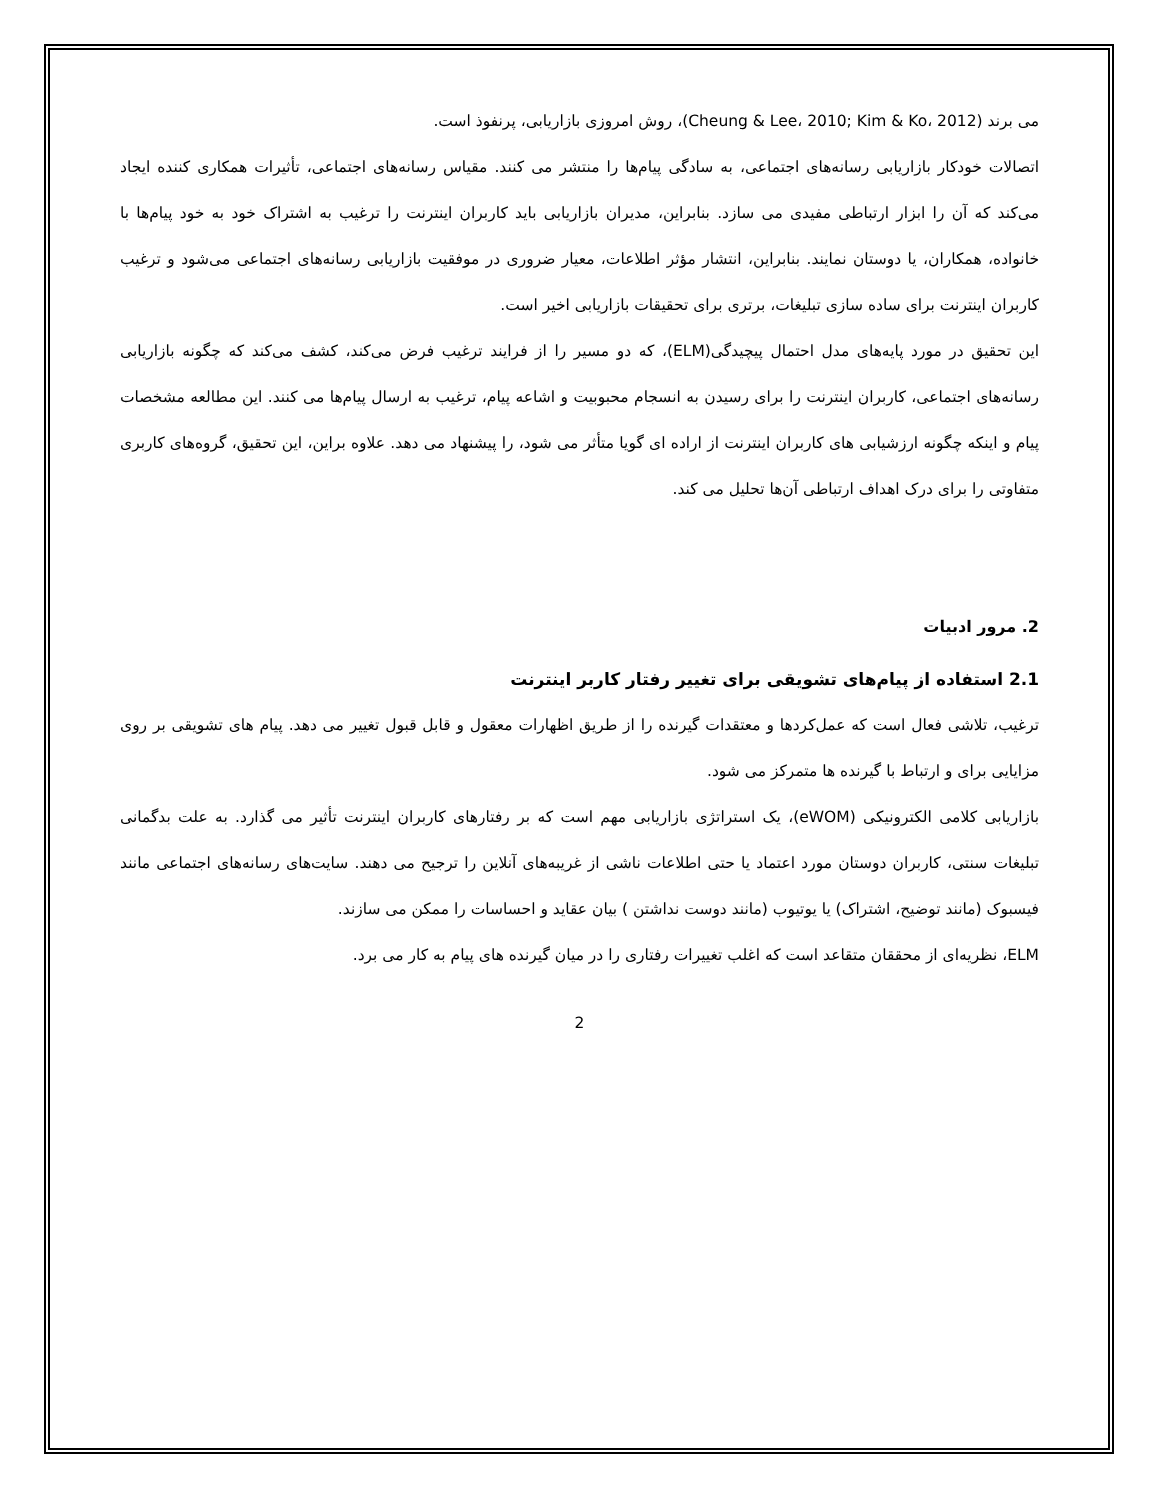می برند (Cheung & Lee، 2010; Kim & Ko، 2012)، روش امروزی بازاریابی، پرنفوذ است.
اتصالات خودکار بازاریابی رسانه‌های اجتماعی، به سادگی پیام‌ها را منتشر می کنند. مقیاس رسانه‌های اجتماعی، تأثیرات همکاری کننده ایجاد می‌کند که آن را ابزار ارتباطی مفیدی می سازد. بنابراین، مدیران بازاریابی باید کاربران اینترنت را ترغیب به اشتراک خود به خود پیام‌ها با خانواده، همکاران، یا دوستان نمایند. بنابراین، انتشار مؤثر اطلاعات، معیار ضروری در موفقیت بازاریابی رسانه‌های اجتماعی می‌شود و ترغیب کاربران اینترنت برای ساده سازی تبلیغات، برتری برای تحقیقات بازاریابی اخیر است.
این تحقیق در مورد پایه‌های مدل احتمال پیچیدگی(ELM)، که دو مسیر را از فرایند ترغیب فرض می‌کند، کشف می‌کند که چگونه بازاریابی رسانه‌های اجتماعی، کاربران اینترنت را برای رسیدن به انسجام محبوبیت و اشاعه پیام، ترغیب به ارسال پیام‌ها می کنند. این مطالعه مشخصات پیام و اینکه چگونه ارزشیابی های کاربران اینترنت از اراده ای گویا متأثر می شود، را پیشنهاد می دهد. علاوه براین، این تحقیق، گروه‌های کاربری متفاوتی را برای درک اهداف ارتباطی آن‌ها تحلیل می کند.
2. مرور ادبیات
2.1 استفاده از پیام‌های تشویقی برای تغییر رفتار کاربر اینترنت
ترغیب، تلاشی فعال است که عمل‌کردها و معتقدات گیرنده را از طریق اظهارات معقول و قابل قبول تغییر می دهد. پیام های تشویقی بر روی مزایایی برای و ارتباط با گیرنده ها متمرکز می شود.
بازاریابی کلامی الکترونیکی (eWOM)، یک استراتژی بازاریابی مهم است که بر رفتارهای کاربران اینترنت تأثیر می گذارد. به علت بدگمانی تبلیغات سنتی، کاربران دوستان مورد اعتماد یا حتی اطلاعات ناشی از غریبه‌های آنلاین را ترجیح می دهند. سایت‌های رسانه‌های اجتماعی مانند فیسبوک (مانند توضیح، اشتراک) یا یوتیوب (مانند دوست نداشتن ) بیان عقاید و احساسات را ممکن می سازند.
ELM، نظریه‌ای از محققان متقاعد است که اغلب تغییرات رفتاری را در میان گیرنده های پیام به کار می برد.
2